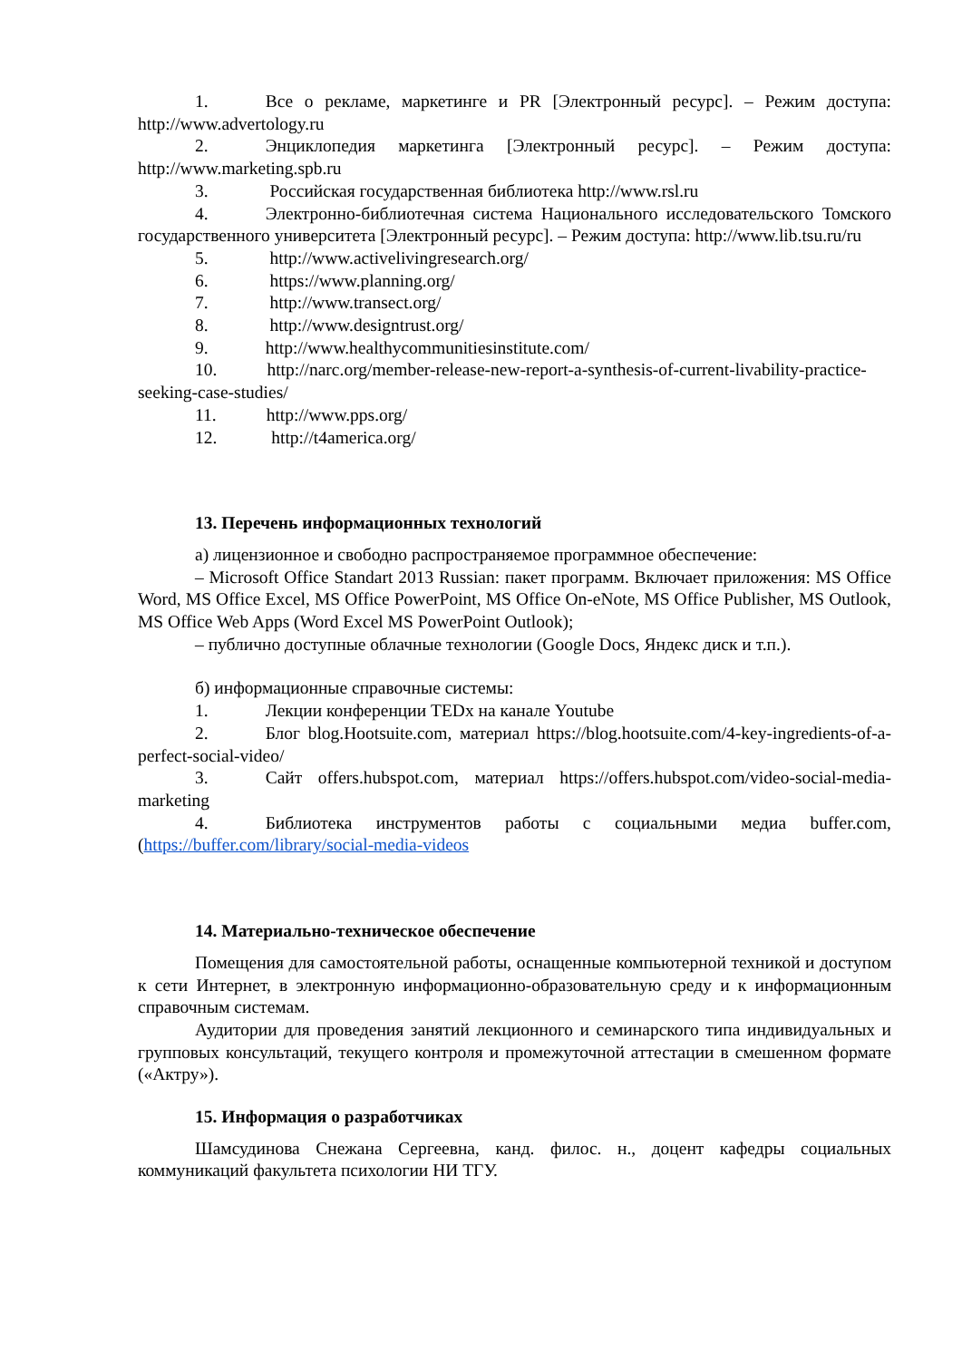1. Все о рекламе, маркетинге и PR [Электронный ресурс]. – Режим доступа: http://www.advertology.ru
2. Энциклопедия маркетинга [Электронный ресурс]. – Режим доступа: http://www.marketing.spb.ru
3. Российская государственная библиотека http://www.rsl.ru
4. Электронно-библиотечная система Национального исследовательского Томского государственного университета [Электронный ресурс]. – Режим доступа: http://www.lib.tsu.ru/ru
5. http://www.activelivingresearch.org/
6. https://www.planning.org/
7. http://www.transect.org/
8. http://www.designtrust.org/
9. http://www.healthycommunitiesinstitute.com/
10. http://narc.org/member-release-new-report-a-synthesis-of-current-livability-practice-seeking-case-studies/
11. http://www.pps.org/
12. http://t4america.org/
13. Перечень информационных технологий
а) лицензионное и свободно распространяемое программное обеспечение:
– Microsoft Office Standart 2013 Russian: пакет программ. Включает приложения: MS Office Word, MS Office Excel, MS Office PowerPoint, MS Office On-eNote, MS Office Publisher, MS Outlook, MS Office Web Apps (Word Excel MS PowerPoint Outlook);
– публично доступные облачные технологии (Google Docs, Яндекс диск и т.п.).
б) информационные справочные системы:
1. Лекции конференции TEDx на канале Youtube
2. Блог blog.Hootsuite.com, материал https://blog.hootsuite.com/4-key-ingredients-of-a-perfect-social-video/
3. Сайт offers.hubspot.com, материал https://offers.hubspot.com/video-social-media-marketing
4. Библиотека инструментов работы с социальными медиа buffer.com, (https://buffer.com/library/social-media-videos
14. Материально-техническое обеспечение
Помещения для самостоятельной работы, оснащенные компьютерной техникой и доступом к сети Интернет, в электронную информационно-образовательную среду и к информационным справочным системам.
Аудитории для проведения занятий лекционного и семинарского типа индивидуальных и групповых консультаций, текущего контроля и промежуточной аттестации в смешенном формате («Актру»).
15. Информация о разработчиках
Шамсудинова Снежана Сергеевна, канд. филос. н., доцент кафедры социальных коммуникаций факультета психологии НИ ТГУ.